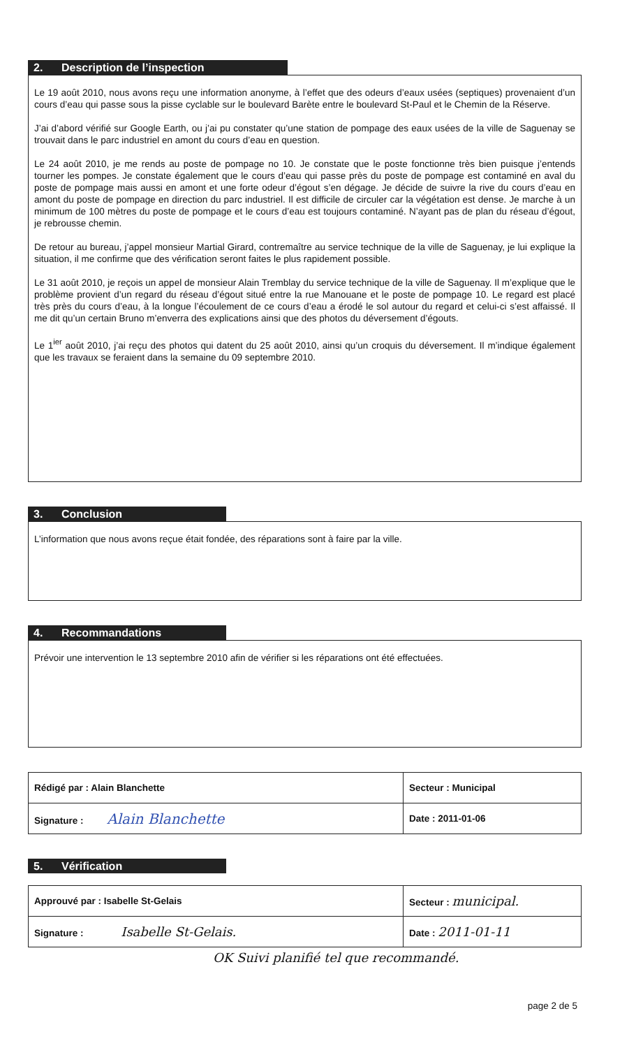2. Description de l’inspection
Le 19 août 2010, nous avons reçu une information anonyme, à l’effet que des odeurs d’eaux usées (septiques) provenaient d’un cours d’eau qui passe sous la pisse cyclable sur le boulevard Barète entre le boulevard St-Paul et le Chemin de la Réserve.
J’ai d’abord vérifié sur Google Earth, ou j’ai pu constater qu’une station de pompage des eaux usées de la ville de Saguenay se trouvait dans le parc industriel en amont du cours d’eau en question.
Le 24 août 2010, je me rends au poste de pompage no 10. Je constate que le poste fonctionne très bien puisque j’entends tourner les pompes. Je constate également que le cours d’eau qui passe près du poste de pompage est contaminé en aval du poste de pompage mais aussi en amont et une forte odeur d’égout s’en dégage. Je décide de suivre la rive du cours d’eau en amont du poste de pompage en direction du parc industriel. Il est difficile de circuler car la végétation est dense. Je marche à un minimum de 100 mètres du poste de pompage et le cours d’eau est toujours contaminé. N’ayant pas de plan du réseau d’égout, je rebrousse chemin.
De retour au bureau, j’appel monsieur Martial Girard, contremaître au service technique de la ville de Saguenay, je lui explique la situation, il me confirme que des vérification seront faites le plus rapidement possible.
Le 31 août 2010, je reçois un appel de monsieur Alain Tremblay du service technique de la ville de Saguenay. Il m’explique que le problème provient d’un regard du réseau d’égout situé entre la rue Manouane et le poste de pompage 10. Le regard est placé très près du cours d’eau, à la longue l’écoulement de ce cours d’eau a érodé le sol autour du regard et celui-ci s’est affaissé. Il me dit qu’un certain Bruno m’enverra des explications ainsi que des photos du déversement d’égouts.
Le 1<sup>ier</sup> août 2010, j’ai reçu des photos qui datent du 25 août 2010, ainsi qu’un croquis du déversement. Il m’indique également que les travaux se feraient dans la semaine du 09 septembre 2010.
3. Conclusion
L’information que nous avons reçue était fondée, des réparations sont à faire par la ville.
4. Recommandations
Prévoir une intervention le 13 septembre 2010 afin de vérifier si les réparations ont été effectuées.
| Rédigé par : Alain Blanchette | Secteur : Municipal |
| Signature : Alain Blanchette | Date : 2011-01-06 |
5. Vérification
| Approuvé par : Isabelle St-Gelais | Secteur : municipal. |
| Signature : Isabelle St-Gelais. | Date : 2011-01-11 |
OK Suivi planifié tel que recommandé.
page 2 de 5